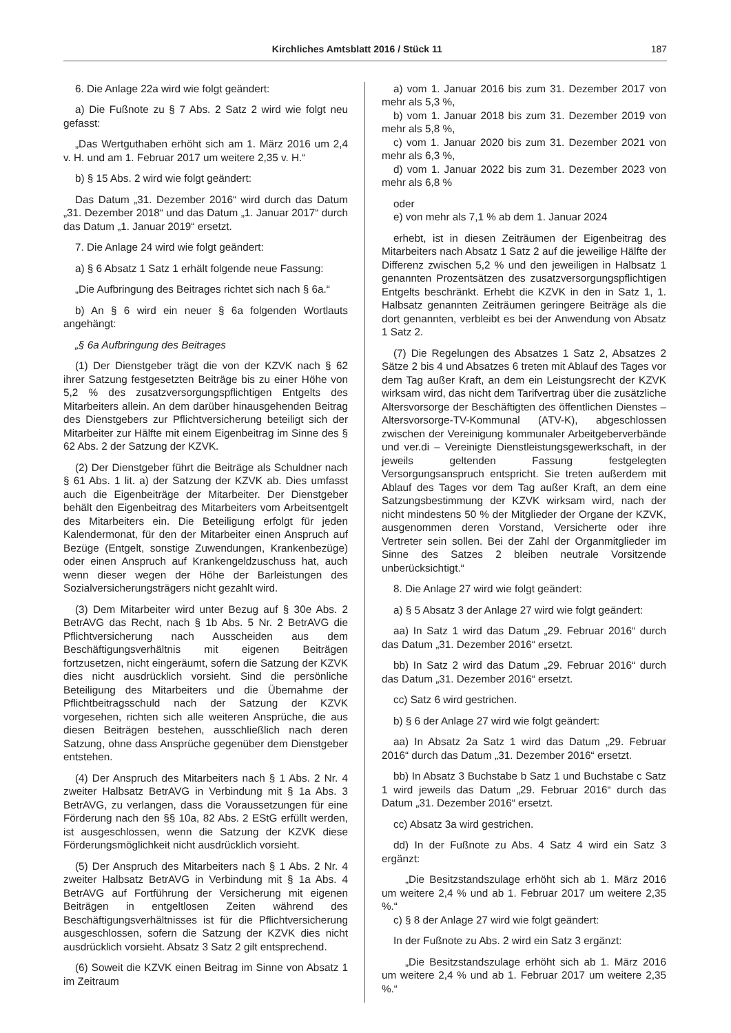Kirchliches Amtsblatt 2016 / Stück 11 187
6. Die Anlage 22a wird wie folgt geändert:
a) Die Fußnote zu § 7 Abs. 2 Satz 2 wird wie folgt neu gefasst:
„Das Wertguthaben erhöht sich am 1. März 2016 um 2,4 v. H. und am 1. Februar 2017 um weitere 2,35 v. H.“
b) § 15 Abs. 2 wird wie folgt geändert:
Das Datum „31. Dezember 2016“ wird durch das Datum „31. Dezember 2018“ und das Datum „1. Januar 2017“ durch das Datum „1. Januar 2019“ ersetzt.
7. Die Anlage 24 wird wie folgt geändert:
a) § 6 Absatz 1 Satz 1 erhält folgende neue Fassung:
„Die Aufbringung des Beitrages richtet sich nach § 6a.“
b) An § 6 wird ein neuer § 6a folgenden Wortlauts angehängt:
„§ 6a Aufbringung des Beitrages
(1) Der Dienstgeber trägt die von der KZVK nach § 62 ihrer Satzung festgesetzten Beiträge bis zu einer Höhe von 5,2 % des zusatzversorgungspflichtigen Entgelts des Mitarbeiters allein. An dem darüber hinausgehenden Beitrag des Dienstgebers zur Pflichtversicherung beteiligt sich der Mitarbeiter zur Hälfte mit einem Eigenbeitrag im Sinne des § 62 Abs. 2 der Satzung der KZVK.
(2) Der Dienstgeber führt die Beiträge als Schuldner nach § 61 Abs. 1 lit. a) der Satzung der KZVK ab. Dies umfasst auch die Eigenbeiträge der Mitarbeiter. Der Dienstgeber behält den Eigenbeitrag des Mitarbeiters vom Arbeitsentgelt des Mitarbeiters ein. Die Beteiligung erfolgt für jeden Kalendermonat, für den der Mitarbeiter einen Anspruch auf Bezüge (Entgelt, sonstige Zuwendungen, Krankenbezüge) oder einen Anspruch auf Krankengeldzuschuss hat, auch wenn dieser wegen der Höhe der Barleistungen des Sozialversicherungsträgers nicht gezahlt wird.
(3) Dem Mitarbeiter wird unter Bezug auf § 30e Abs. 2 BetrAVG das Recht, nach § 1b Abs. 5 Nr. 2 BetrAVG die Pflichtversicherung nach Ausscheiden aus dem Beschäftigungsverhältnis mit eigenen Beiträgen fortzusetzen, nicht eingeräumt, sofern die Satzung der KZVK dies nicht ausdrücklich vorsieht. Sind die persönliche Beteiligung des Mitarbeiters und die Übernahme der Pflichtbeitragsschuld nach der Satzung der KZVK vorgesehen, richten sich alle weiteren Ansprüche, die aus diesen Beiträgen bestehen, ausschließlich nach deren Satzung, ohne dass Ansprüche gegenüber dem Dienstgeber entstehen.
(4) Der Anspruch des Mitarbeiters nach § 1 Abs. 2 Nr. 4 zweiter Halbsatz BetrAVG in Verbindung mit § 1a Abs. 3 BetrAVG, zu verlangen, dass die Voraussetzungen für eine Förderung nach den §§ 10a, 82 Abs. 2 EStG erfüllt werden, ist ausgeschlossen, wenn die Satzung der KZVK diese Förderungsmöglichkeit nicht ausdrücklich vorsieht.
(5) Der Anspruch des Mitarbeiters nach § 1 Abs. 2 Nr. 4 zweiter Halbsatz BetrAVG in Verbindung mit § 1a Abs. 4 BetrAVG auf Fortführung der Versicherung mit eigenen Beiträgen in entgeltlosen Zeiten während des Beschäftigungsverhältnisses ist für die Pflichtversicherung ausgeschlossen, sofern die Satzung der KZVK dies nicht ausdrücklich vorsieht. Absatz 3 Satz 2 gilt entsprechend.
(6) Soweit die KZVK einen Beitrag im Sinne von Absatz 1 im Zeitraum
a) vom 1. Januar 2016 bis zum 31. Dezember 2017 von mehr als 5,3 %,
b) vom 1. Januar 2018 bis zum 31. Dezember 2019 von mehr als 5,8 %,
c) vom 1. Januar 2020 bis zum 31. Dezember 2021 von mehr als 6,3 %,
d) vom 1. Januar 2022 bis zum 31. Dezember 2023 von mehr als 6,8 %
oder
e) von mehr als 7,1 % ab dem 1. Januar 2024
erhebt, ist in diesen Zeiträumen der Eigenbeitrag des Mitarbeiters nach Absatz 1 Satz 2 auf die jeweilige Hälfte der Differenz zwischen 5,2 % und den jeweiligen in Halbsatz 1 genannten Prozentsätzen des zusatzversorgungspflichtigen Entgelts beschränkt. Erhebt die KZVK in den in Satz 1, 1. Halbsatz genannten Zeiträumen geringere Beiträge als die dort genannten, verbleibt es bei der Anwendung von Absatz 1 Satz 2.
(7) Die Regelungen des Absatzes 1 Satz 2, Absatzes 2 Sätze 2 bis 4 und Absatzes 6 treten mit Ablauf des Tages vor dem Tag außer Kraft, an dem ein Leistungsrecht der KZVK wirksam wird, das nicht dem Tarifvertrag über die zusätzliche Altersvorsorge der Beschäftigten des öffentlichen Dienstes – Altersvorsorge-TV-Kommunal (ATV-K), abgeschlossen zwischen der Vereinigung kommunaler Arbeitgeberverbände und ver.di – Vereinigte Dienstleistungsgewerkschaft, in der jeweils geltenden Fassung festgelegten Versorgungsanspruch entspricht. Sie treten außerdem mit Ablauf des Tages vor dem Tag außer Kraft, an dem eine Satzungsbestimmung der KZVK wirksam wird, nach der nicht mindestens 50 % der Mitglieder der Organe der KZVK, ausgenommen deren Vorstand, Versicherte oder ihre Vertreter sein sollen. Bei der Zahl der Organmitglieder im Sinne des Satzes 2 bleiben neutrale Vorsitzende unberücksichtigt.“
8. Die Anlage 27 wird wie folgt geändert:
a) § 5 Absatz 3 der Anlage 27 wird wie folgt geändert:
aa) In Satz 1 wird das Datum „29. Februar 2016“ durch das Datum „31. Dezember 2016“ ersetzt.
bb) In Satz 2 wird das Datum „29. Februar 2016“ durch das Datum „31. Dezember 2016“ ersetzt.
cc) Satz 6 wird gestrichen.
b) § 6 der Anlage 27 wird wie folgt geändert:
aa) In Absatz 2a Satz 1 wird das Datum „29. Februar 2016“ durch das Datum „31. Dezember 2016“ ersetzt.
bb) In Absatz 3 Buchstabe b Satz 1 und Buchstabe c Satz 1 wird jeweils das Datum „29. Februar 2016“ durch das Datum „31. Dezember 2016“ ersetzt.
cc) Absatz 3a wird gestrichen.
dd) In der Fußnote zu Abs. 4 Satz 4 wird ein Satz 3 ergänzt:
„Die Besitzstandszulage erhöht sich ab 1. März 2016 um weitere 2,4 % und ab 1. Februar 2017 um weitere 2,35 %.“
c) § 8 der Anlage 27 wird wie folgt geändert:
In der Fußnote zu Abs. 2 wird ein Satz 3 ergänzt:
„Die Besitzstandszulage erhöht sich ab 1. März 2016 um weitere 2,4 % und ab 1. Februar 2017 um weitere 2,35 %.“